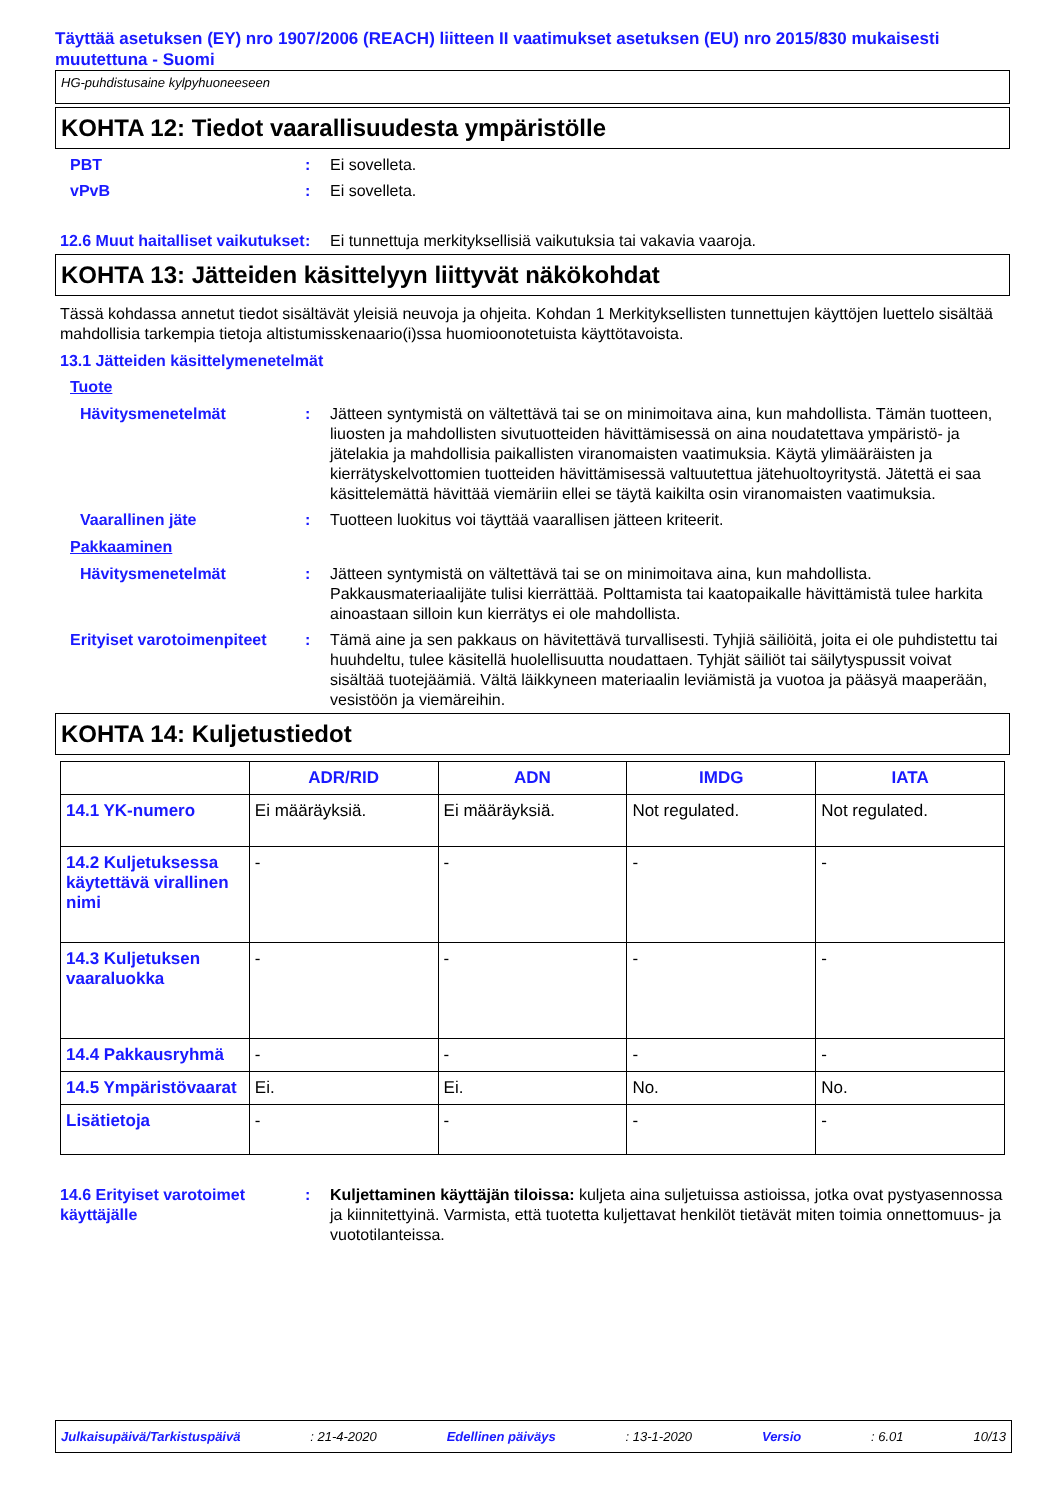Täyttää asetuksen (EY) nro 1907/2006 (REACH) liitteen II vaatimukset asetuksen (EU) nro 2015/830 mukaisesti muutettuna - Suomi
HG-puhdistusaine kylpyhuoneeseen
KOHTA 12: Tiedot vaarallisuudesta ympäristölle
PBT : Ei sovelleta.
vPvB : Ei sovelleta.
12.6 Muut haitalliset vaikutukset
: Ei tunnettuja merkityksellisiä vaikutuksia tai vakavia vaaroja.
KOHTA 13: Jätteiden käsittelyyn liittyvät näkökohdat
Tässä kohdassa annetut tiedot sisältävät yleisiä neuvoja ja ohjeita. Kohdan 1 Merkityksellisten tunnettujen käyttöjen luettelo sisältää mahdollisia tarkempia tietoja altistumisskenaario(i)ssa huomioonotetuista käyttötavoista.
13.1 Jätteiden käsittelymenetelmät
Tuote
Hävitysmenetelmät : Jätteen syntymistä on vältettävä tai se on minimoitava aina, kun mahdollista. Tämän tuotteen, liuosten ja mahdollisten sivutuotteiden hävittämisessä on aina noudatettava ympäristö- ja jätelakia ja mahdollisia paikallisten viranomaisten vaatimuksia. Käytä ylimääräisten ja kierrätyskelvottomien tuotteiden hävittämisessä valtuutettua jätehuoltoyritystä. Jätettä ei saa käsittelemättä hävittää viemäriin ellei se täytä kaikilta osin viranomaisten vaatimuksia.
Vaarallinen jäte : Tuotteen luokitus voi täyttää vaarallisen jätteen kriteerit.
Pakkaaminen
Hävitysmenetelmät : Jätteen syntymistä on vältettävä tai se on minimoitava aina, kun mahdollista. Pakkausmateriaalijäte tulisi kierrättää. Polttamista tai kaatopaikalle hävittämistä tulee harkita ainoastaan silloin kun kierrätys ei ole mahdollista.
Erityiset varotoimenpiteet
: Tämä aine ja sen pakkaus on hävitettävä turvallisesti. Tyhjiä säiliöitä, joita ei ole puhdistettu tai huuhdeltu, tulee käsitellä huolellisuutta noudattaen. Tyhjät säiliöt tai säilytyspussit voivat sisältää tuotejäämiä. Vältä läikkyneen materiaalin leviämistä ja vuotoa ja pääsyä maaperään, vesistöön ja viemäreihin.
KOHTA 14: Kuljetustiedot
| | ADR/RID | ADN | IMDG | IATA |
| --- | --- | --- | --- | --- |
| 14.1 YK-numero | Ei määräyksiä. | Ei määräyksiä. | Not regulated. | Not regulated. |
| 14.2 Kuljetuksessa käytettävä virallinen nimi | - | - | - | - |
| 14.3 Kuljetuksen vaaraluokka | - | - | - | - |
| 14.4 Pakkausryhmä | - | - | - | - |
| 14.5 Ympäristövaarat | Ei. | Ei. | No. | No. |
| Lisätietoja | - | - | - | - |
14.6 Erityiset varotoimet käyttäjälle
: Kuljettaminen käyttäjän tiloissa: kuljeta aina suljetuissa astioissa, jotka ovat pystyasennossa ja kiinnitettyinä. Varmista, että tuotetta kuljettavat henkilöt tietävät miten toimia onnettomuus- ja vuototilanteissa.
Julkaisupäivä/Tarkistuspäivä: 21-4-2020 Edellinen päiväys: 13-1-2020 Versio: 6.01 10/13